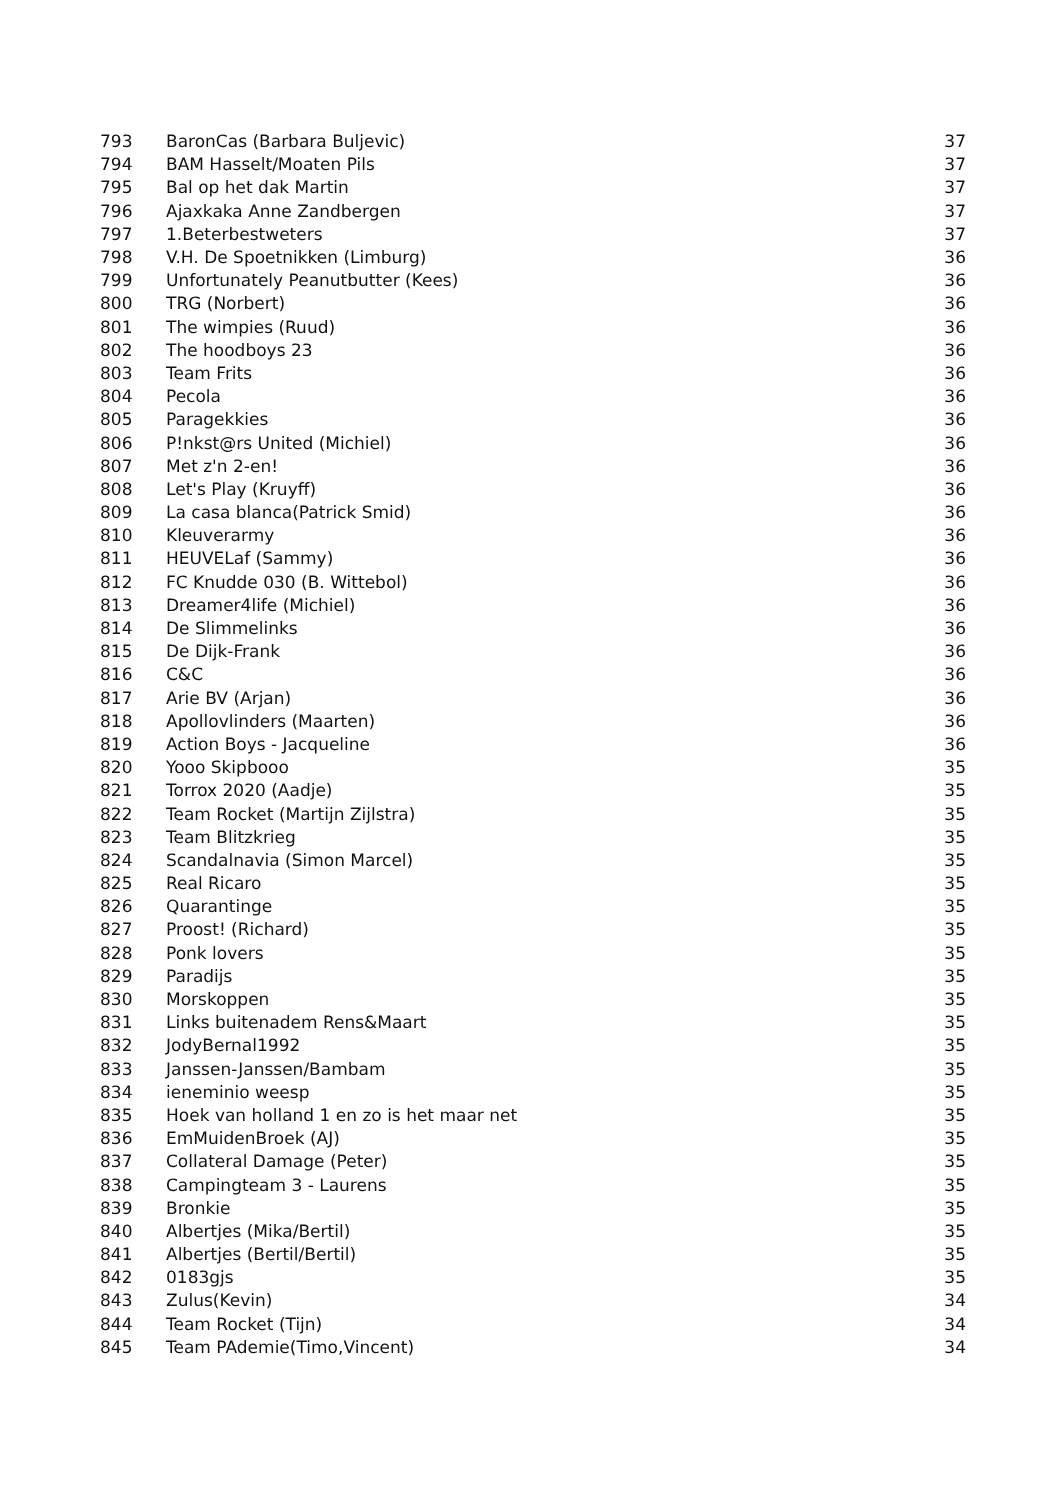| 793 | BaronCas (Barbara Buljevic) | 37 |
| 794 | BAM Hasselt/Moaten Pils | 37 |
| 795 | Bal op het dak Martin | 37 |
| 796 | Ajaxkaka Anne Zandbergen | 37 |
| 797 | 1.Beterbestweters | 37 |
| 798 | V.H. De Spoetnikken (Limburg) | 36 |
| 799 | Unfortunately Peanutbutter (Kees) | 36 |
| 800 | TRG (Norbert) | 36 |
| 801 | The wimpies (Ruud) | 36 |
| 802 | The hoodboys 23 | 36 |
| 803 | Team Frits | 36 |
| 804 | Pecola | 36 |
| 805 | Paragekkies | 36 |
| 806 | P!nkst@rs United (Michiel) | 36 |
| 807 | Met z'n 2-en! | 36 |
| 808 | Let's Play (Kruyff) | 36 |
| 809 | La casa blanca(Patrick Smid) | 36 |
| 810 | Kleuverarmy | 36 |
| 811 | HEUVELaf (Sammy) | 36 |
| 812 | FC Knudde 030 (B. Wittebol) | 36 |
| 813 | Dreamer4life (Michiel) | 36 |
| 814 | De Slimmelinks | 36 |
| 815 | De Dijk-Frank | 36 |
| 816 | C&C | 36 |
| 817 | Arie BV (Arjan) | 36 |
| 818 | Apollovlinders (Maarten) | 36 |
| 819 | Action Boys - Jacqueline | 36 |
| 820 | Yooo Skipbooo | 35 |
| 821 | Torrox 2020 (Aadje) | 35 |
| 822 | Team Rocket (Martijn Zijlstra) | 35 |
| 823 | Team Blitzkrieg | 35 |
| 824 | Scandalnavia (Simon Marcel) | 35 |
| 825 | Real Ricaro | 35 |
| 826 | Quarantinge | 35 |
| 827 | Proost! (Richard) | 35 |
| 828 | Ponk lovers | 35 |
| 829 | Paradijs | 35 |
| 830 | Morskoppen | 35 |
| 831 | Links buitenadem Rens&Maart | 35 |
| 832 | JodyBernal1992 | 35 |
| 833 | Janssen-Janssen/Bambam | 35 |
| 834 | ieneminio weesp | 35 |
| 835 | Hoek van holland 1 en zo is het maar net | 35 |
| 836 | EmMuidenBroek (AJ) | 35 |
| 837 | Collateral Damage (Peter) | 35 |
| 838 | Campingteam 3 - Laurens | 35 |
| 839 | Bronkie | 35 |
| 840 | Albertjes (Mika/Bertil) | 35 |
| 841 | Albertjes (Bertil/Bertil) | 35 |
| 842 | 0183gjs | 35 |
| 843 | Zulus(Kevin) | 34 |
| 844 | Team Rocket (Tijn) | 34 |
| 845 | Team PAdemie(Timo,Vincent) | 34 |